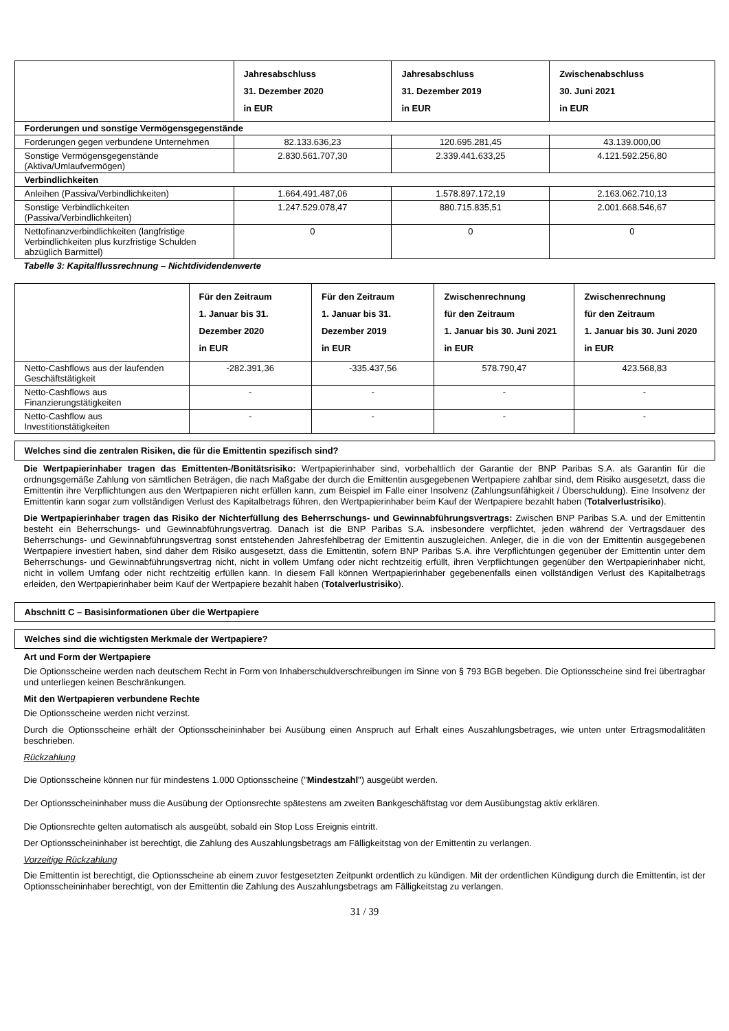| | Jahresabschluss 31. Dezember 2020 in EUR | Jahresabschluss 31. Dezember 2019 in EUR | Zwischenabschluss 30. Juni 2021 in EUR |
| --- | --- | --- | --- |
| Forderungen und sonstige Vermögensgegenstände | | | |
| Forderungen gegen verbundene Unternehmen | 82.133.636,23 | 120.695.281,45 | 43.139.000,00 |
| Sonstige Vermögensgegenstände (Aktiva/Umlaufvermögen) | 2.830.561.707,30 | 2.339.441.633,25 | 4.121.592.256,80 |
| Verbindlichkeiten | | | |
| Anleihen (Passiva/Verbindlichkeiten) | 1.664.491.487,06 | 1.578.897.172,19 | 2.163.062.710,13 |
| Sonstige Verbindlichkeiten (Passiva/Verbindlichkeiten) | 1.247.529.078,47 | 880.715.835,51 | 2.001.668.546,67 |
| Nettofinanzverbindlichkeiten (langfristige Verbindlichkeiten plus kurzfristige Schulden abzüglich Barmittel) | 0 | 0 | 0 |
Tabelle 3: Kapitalflussrechnung – Nichtdividendenwerte
| | Für den Zeitraum 1. Januar bis 31. Dezember 2020 in EUR | Für den Zeitraum 1. Januar bis 31. Dezember 2019 in EUR | Zwischenrechnung für den Zeitraum 1. Januar bis 30. Juni 2021 in EUR | Zwischenrechnung für den Zeitraum 1. Januar bis 30. Juni 2020 in EUR |
| --- | --- | --- | --- | --- |
| Netto-Cashflows aus der laufenden Geschäftstätigkeit | -282.391,36 | -335.437,56 | 578.790,47 | 423.568,83 |
| Netto-Cashflows aus Finanzierungstätigkeiten | - | - | - | - |
| Netto-Cashflow aus Investitionstätigkeiten | - | - | - | - |
Welches sind die zentralen Risiken, die für die Emittentin spezifisch sind?
Die Wertpapierinhaber tragen das Emittenten-/Bonitätsrisiko: Wertpapierinhaber sind, vorbehaltlich der Garantie der BNP Paribas S.A. als Garantin für die ordnungsgemäße Zahlung von sämtlichen Beträgen, die nach Maßgabe der durch die Emittentin ausgegebenen Wertpapiere zahlbar sind, dem Risiko ausgesetzt, dass die Emittentin ihre Verpflichtungen aus den Wertpapieren nicht erfüllen kann, zum Beispiel im Falle einer Insolvenz (Zahlungsunfähigkeit / Überschuldung). Eine Insolvenz der Emittentin kann sogar zum vollständigen Verlust des Kapitalbetrags führen, den Wertpapierinhaber beim Kauf der Wertpapiere bezahlt haben (Totalverlustrisiko).
Die Wertpapierinhaber tragen das Risiko der Nichterfüllung des Beherrschungs- und Gewinnabführungsvertrags: Zwischen BNP Paribas S.A. und der Emittentin besteht ein Beherrschungs- und Gewinnabführungsvertrag. Danach ist die BNP Paribas S.A. insbesondere verpflichtet, jeden während der Vertragsdauer des Beherrschungs- und Gewinnabführungsvertrag sonst entstehenden Jahresfehlbetrag der Emittentin auszugleichen. Anleger, die in die von der Emittentin ausgegebenen Wertpapiere investiert haben, sind daher dem Risiko ausgesetzt, dass die Emittentin, sofern BNP Paribas S.A. ihre Verpflichtungen gegenüber der Emittentin unter dem Beherrschungs- und Gewinnabführungsvertrag nicht, nicht in vollem Umfang oder nicht rechtzeitig erfüllt, ihren Verpflichtungen gegenüber den Wertpapierinhaber nicht, nicht in vollem Umfang oder nicht rechtzeitig erfüllen kann. In diesem Fall können Wertpapierinhaber gegebenenfalls einen vollständigen Verlust des Kapitalbetrags erleiden, den Wertpapierinhaber beim Kauf der Wertpapiere bezahlt haben (Totalverlustrisiko).
Abschnitt C – Basisinformationen über die Wertpapiere
Welches sind die wichtigsten Merkmale der Wertpapiere?
Art und Form der Wertpapiere
Die Optionsscheine werden nach deutschem Recht in Form von Inhaberschuldverschreibungen im Sinne von § 793 BGB begeben. Die Optionsscheine sind frei übertragbar und unterliegen keinen Beschränkungen.
Mit den Wertpapieren verbundene Rechte
Die Optionsscheine werden nicht verzinst.
Durch die Optionsscheine erhält der Optionsscheininhaber bei Ausübung einen Anspruch auf Erhalt eines Auszahlungsbetrages, wie unten unter Ertragsmodalitäten beschrieben.
Rückzahlung
Die Optionsscheine können nur für mindestens 1.000 Optionsscheine ("Mindestzahl") ausgeübt werden.
Der Optionsscheininhaber muss die Ausübung der Optionsrechte spätestens am zweiten Bankgeschäftstag vor dem Ausübungstag aktiv erklären.
Die Optionsrechte gelten automatisch als ausgeübt, sobald ein Stop Loss Ereignis eintritt.
Der Optionsscheininhaber ist berechtigt, die Zahlung des Auszahlungsbetrags am Fälligkeitstag von der Emittentin zu verlangen.
Vorzeitige Rückzahlung
Die Emittentin ist berechtigt, die Optionsscheine ab einem zuvor festgesetzten Zeitpunkt ordentlich zu kündigen. Mit der ordentlichen Kündigung durch die Emittentin, ist der Optionsscheininhaber berechtigt, von der Emittentin die Zahlung des Auszahlungsbetrags am Fälligkeitstag zu verlangen.
31 / 39